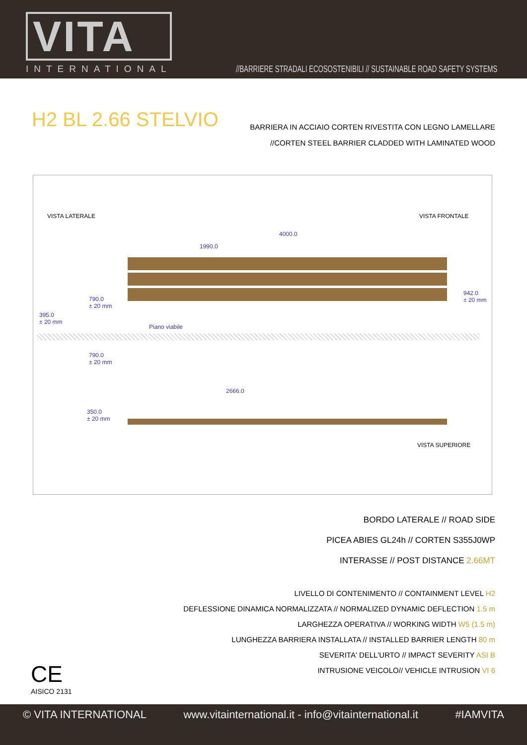VITA
INTERNATIONAL
//BARRIERE STRADALI ECOSOSTENIBILI // SUSTAINABLE ROAD SAFETY SYSTEMS
H2 BL 2.66 STELVIO
BARRIERA IN ACCIAIO CORTEN RIVESTITA CON LEGNO LAMELLARE
//CORTEN STEEL BARRIER CLADDED WITH LAMINATED WOOD
VISTA LATERALE VISTA FRONTALE
4000.0
1990.0
790.0
± 20 mm
395.0
± 20 mm
942.0
± 20 mm
Piano viabile
790.0
± 20 mm
2666.0
350.0
± 20 mm
VISTA SUPERIORE
BORDO LATERALE // ROAD SIDE
PICEA ABIES GL24h // CORTEN S355J0WP
INTERASSE // POST DISTANCE 2.66MT
LIVELLO DI CONTENIMENTO // CONTAINMENT LEVEL H2
DEFLESSIONE DINAMICA NORMALIZZATA // NORMALIZED DYNAMIC DEFLECTION 1.5 m
LARGHEZZA OPERATIVA // WORKING WIDTH W5 (1.5 m)
LUNGHEZZA BARRIERA INSTALLATA // INSTALLED BARRIER LENGTH 80 m
SEVERITA' DELL'URTO // IMPACT SEVERITY ASI B
INTRUSIONE VEICOLO// VEHICLE INTRUSION VI 6
CE
AISICO 2131
© VITA INTERNATIONAL www.vitainternational.it - info@vitainternational.it #IAMVITA